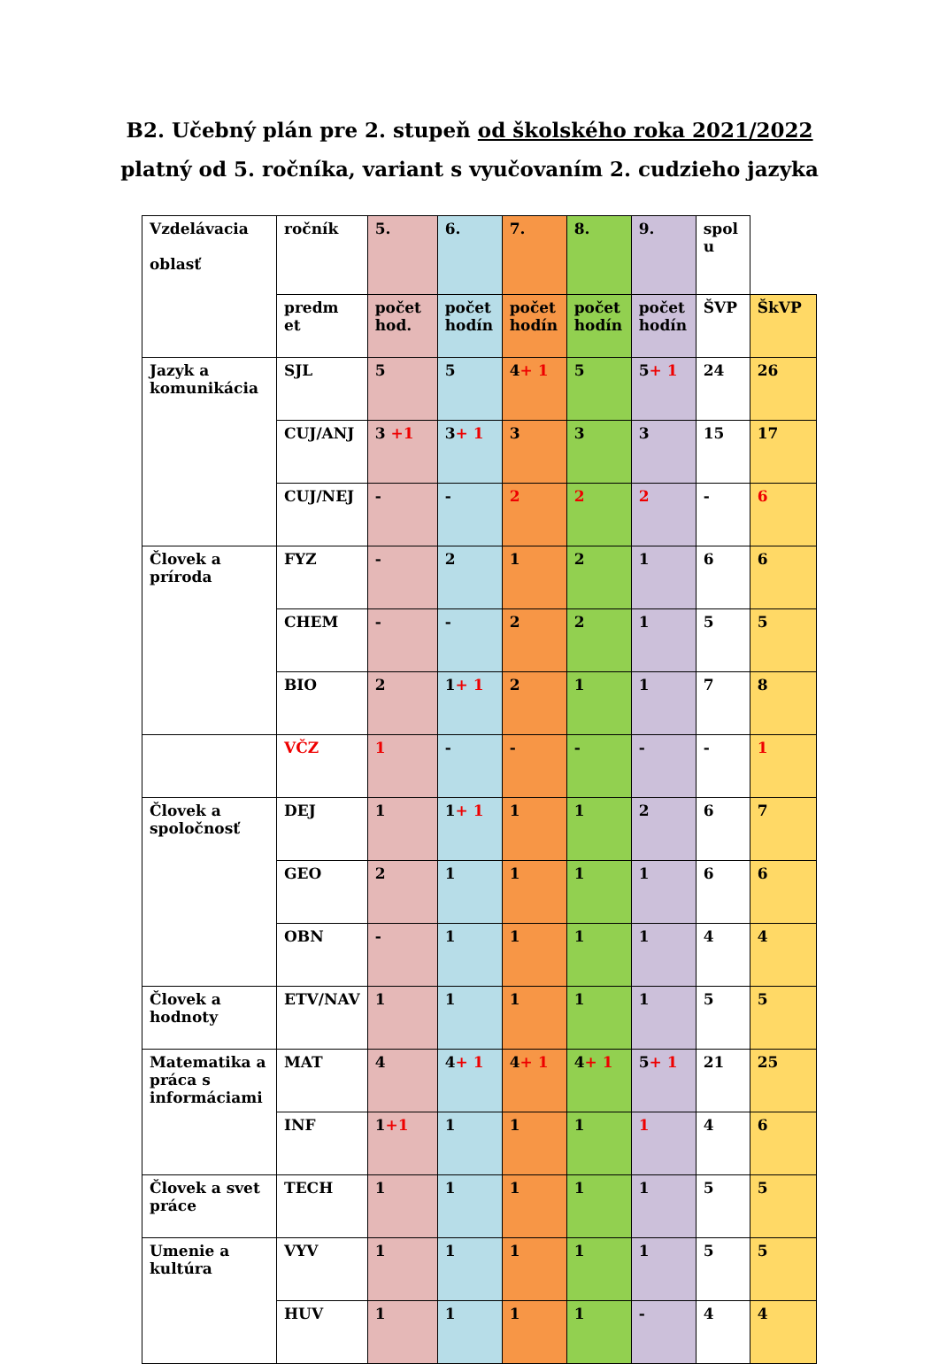B2. Učebný plán pre 2. stupeň od školského roka 2021/2022
platný od 5. ročníka, variant s vyučovaním 2. cudzieho jazyka
| Vzdelávacia oblasť | ročník | 5. | 6. | 7. | 8. | 9. | spol u | |
| | predm et | počet hod. | počet hodín | počet hodín | počet hodín | počet hodín | ŠVP | ŠkVP |
| Jazyk a komunikácia | SJL | 5 | 5 | 4 + 1 | 5 | 5 + 1 | 24 | 26 |
| | CUJ/ANJ | 3 +1 | 3 + 1 | 3 | 3 | 3 | 15 | 17 |
| | CUJ/NEJ | - | - | 2 | 2 | 2 | - | 6 |
| Človek a príroda | FYZ | - | 2 | 1 | 2 | 1 | 6 | 6 |
| | CHEM | - | - | 2 | 2 | 1 | 5 | 5 |
| | BIO | 2 | 1 + 1 | 2 | 1 | 1 | 7 | 8 |
| | VČZ | 1 | - | - | - | - | - | 1 |
| Človek a spoločnosť | DEJ | 1 | 1 + 1 | 1 | 1 | 2 | 6 | 7 |
| | GEO | 2 | 1 | 1 | 1 | 1 | 6 | 6 |
| | OBN | - | 1 | 1 | 1 | 1 | 4 | 4 |
| Človek a hodnoty | ETV/NAV | 1 | 1 | 1 | 1 | 1 | 5 | 5 |
| Matematika a práca s informáciami | MAT | 4 | 4 + 1 | 4 + 1 | 4 + 1 | 5 + 1 | 21 | 25 |
| | INF | 1 +1 | 1 | 1 | 1 | 1 | 4 | 6 |
| Človek a svet práce | TECH | 1 | 1 | 1 | 1 | 1 | 5 | 5 |
| Umenie a kultúra | VYV | 1 | 1 | 1 | 1 | 1 | 5 | 5 |
| | HUV | 1 | 1 | 1 | 1 | - | 4 | 4 |